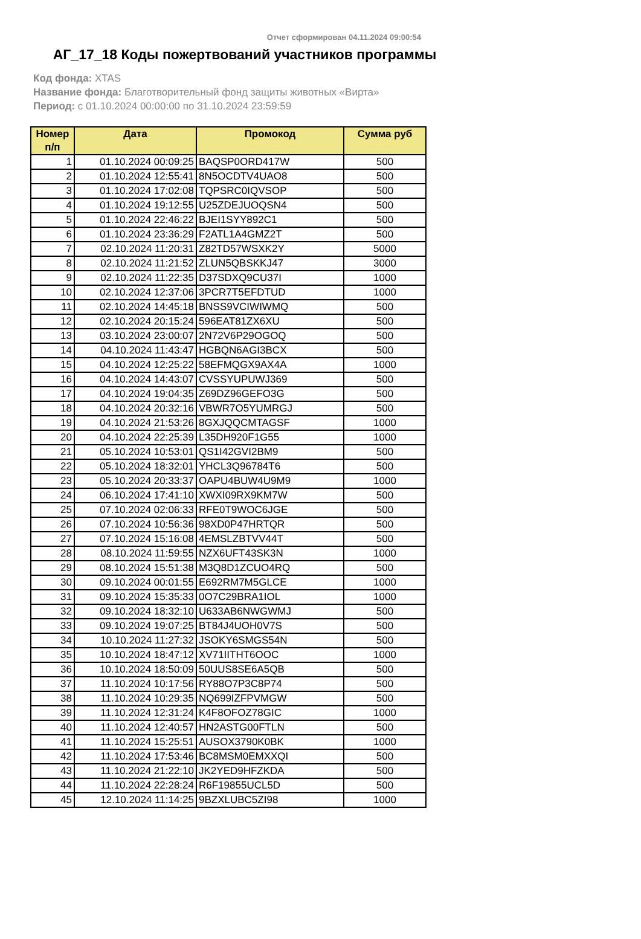Отчет сформирован 04.11.2024 09:00:54
АГ_17_18 Коды пожертвований участников программы
Код фонда: XTAS
Название фонда: Благотворительный фонд защиты животных «Вирта»
Период: с 01.10.2024 00:00:00 по 31.10.2024 23:59:59
| Номер п/п | Дата | Промокод | Сумма руб |
| --- | --- | --- | --- |
| 1 | 01.10.2024 00:09:25 | BAQSP0ORD417W | 500 |
| 2 | 01.10.2024 12:55:41 | 8N5OCDTV4UAO8 | 500 |
| 3 | 01.10.2024 17:02:08 | TQPSRC0IQVSOP | 500 |
| 4 | 01.10.2024 19:12:55 | U25ZDEJUOQSN4 | 500 |
| 5 | 01.10.2024 22:46:22 | BJEI1SYY892C1 | 500 |
| 6 | 01.10.2024 23:36:29 | F2ATL1A4GMZ2T | 500 |
| 7 | 02.10.2024 11:20:31 | Z82TD57WSXK2Y | 5000 |
| 8 | 02.10.2024 11:21:52 | ZLUN5QBSKKJ47 | 3000 |
| 9 | 02.10.2024 11:22:35 | D37SDXQ9CU37I | 1000 |
| 10 | 02.10.2024 12:37:06 | 3PCR7T5EFDTUD | 1000 |
| 11 | 02.10.2024 14:45:18 | BNSS9VCIWIWMQ | 500 |
| 12 | 02.10.2024 20:15:24 | 596EAT81ZX6XU | 500 |
| 13 | 03.10.2024 23:00:07 | 2N72V6P29OGOQ | 500 |
| 14 | 04.10.2024 11:43:47 | HGBQN6AGI3BCX | 500 |
| 15 | 04.10.2024 12:25:22 | 58EFMQGX9AX4A | 1000 |
| 16 | 04.10.2024 14:43:07 | CVSSYUPUWJ369 | 500 |
| 17 | 04.10.2024 19:04:35 | Z69DZ96GEFO3G | 500 |
| 18 | 04.10.2024 20:32:16 | VBWR7O5YUMRGJ | 500 |
| 19 | 04.10.2024 21:53:26 | 8GXJQQCMTAGSF | 1000 |
| 20 | 04.10.2024 22:25:39 | L35DH920F1G55 | 1000 |
| 21 | 05.10.2024 10:53:01 | QS1I42GVI2BM9 | 500 |
| 22 | 05.10.2024 18:32:01 | YHCL3Q96784T6 | 500 |
| 23 | 05.10.2024 20:33:37 | OAPU4BUW4U9M9 | 1000 |
| 24 | 06.10.2024 17:41:10 | XWXI09RX9KM7W | 500 |
| 25 | 07.10.2024 02:06:33 | RFE0T9WOC6JGE | 500 |
| 26 | 07.10.2024 10:56:36 | 98XD0P47HRTQR | 500 |
| 27 | 07.10.2024 15:16:08 | 4EMSLZBTVV44T | 500 |
| 28 | 08.10.2024 11:59:55 | NZX6UFT43SK3N | 1000 |
| 29 | 08.10.2024 15:51:38 | M3Q8D1ZCUO4RQ | 500 |
| 30 | 09.10.2024 00:01:55 | E692RM7M5GLCE | 1000 |
| 31 | 09.10.2024 15:35:33 | 0O7C29BRA1IOL | 1000 |
| 32 | 09.10.2024 18:32:10 | U633AB6NWGWMJ | 500 |
| 33 | 09.10.2024 19:07:25 | BT84J4UOH0V7S | 500 |
| 34 | 10.10.2024 11:27:32 | JSOKY6SMGS54N | 500 |
| 35 | 10.10.2024 18:47:12 | XV71IITHT6OOC | 1000 |
| 36 | 10.10.2024 18:50:09 | 50UUS8SE6A5QB | 500 |
| 37 | 11.10.2024 10:17:56 | RY88O7P3C8P74 | 500 |
| 38 | 11.10.2024 10:29:35 | NQ699IZFPVMGW | 500 |
| 39 | 11.10.2024 12:31:24 | K4F8OFOZ78GIC | 1000 |
| 40 | 11.10.2024 12:40:57 | HN2ASTG00FTLN | 500 |
| 41 | 11.10.2024 15:25:51 | AUSOX3790K0BK | 1000 |
| 42 | 11.10.2024 17:53:46 | BC8MSM0EMXXQI | 500 |
| 43 | 11.10.2024 21:22:10 | JK2YED9HFZKDA | 500 |
| 44 | 11.10.2024 22:28:24 | R6F19855UCL5D | 500 |
| 45 | 12.10.2024 11:14:25 | 9BZXLUBC5ZI98 | 1000 |